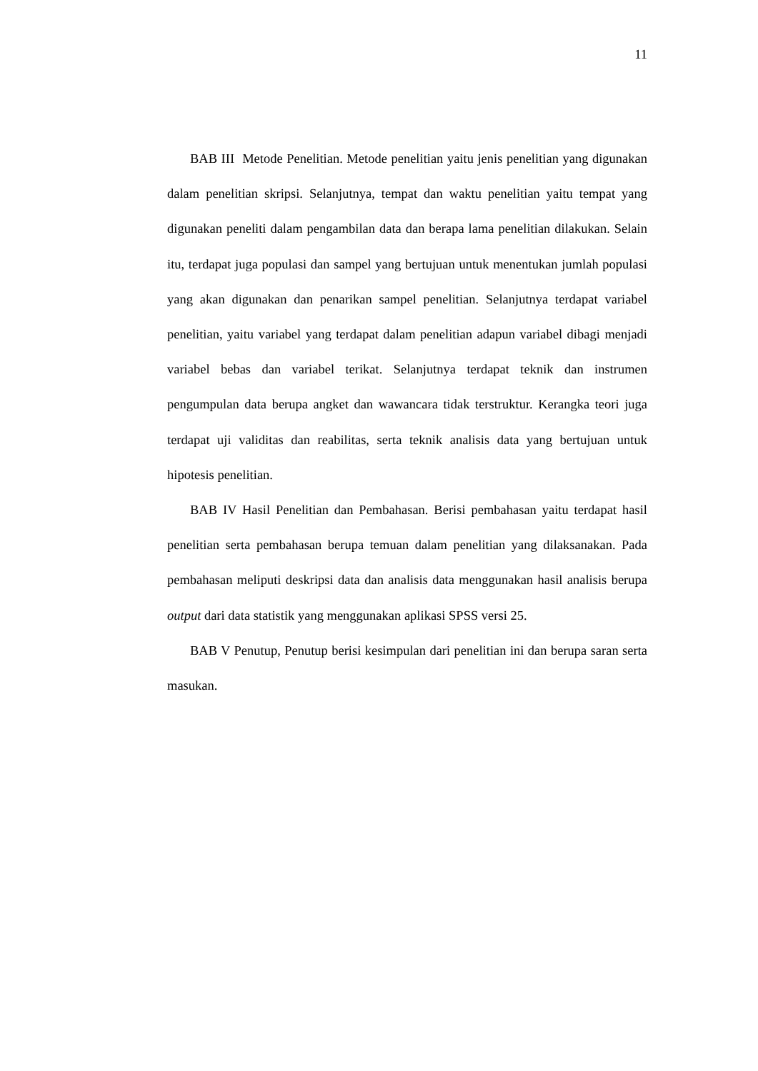11
BAB III Metode Penelitian. Metode penelitian yaitu jenis penelitian yang digunakan dalam penelitian skripsi. Selanjutnya, tempat dan waktu penelitian yaitu tempat yang digunakan peneliti dalam pengambilan data dan berapa lama penelitian dilakukan. Selain itu, terdapat juga populasi dan sampel yang bertujuan untuk menentukan jumlah populasi yang akan digunakan dan penarikan sampel penelitian. Selanjutnya terdapat variabel penelitian, yaitu variabel yang terdapat dalam penelitian adapun variabel dibagi menjadi variabel bebas dan variabel terikat. Selanjutnya terdapat teknik dan instrumen pengumpulan data berupa angket dan wawancara tidak terstruktur. Kerangka teori juga terdapat uji validitas dan reabilitas, serta teknik analisis data yang bertujuan untuk hipotesis penelitian.
BAB IV Hasil Penelitian dan Pembahasan. Berisi pembahasan yaitu terdapat hasil penelitian serta pembahasan berupa temuan dalam penelitian yang dilaksanakan. Pada pembahasan meliputi deskripsi data dan analisis data menggunakan hasil analisis berupa output dari data statistik yang menggunakan aplikasi SPSS versi 25.
BAB V Penutup, Penutup berisi kesimpulan dari penelitian ini dan berupa saran serta masukan.